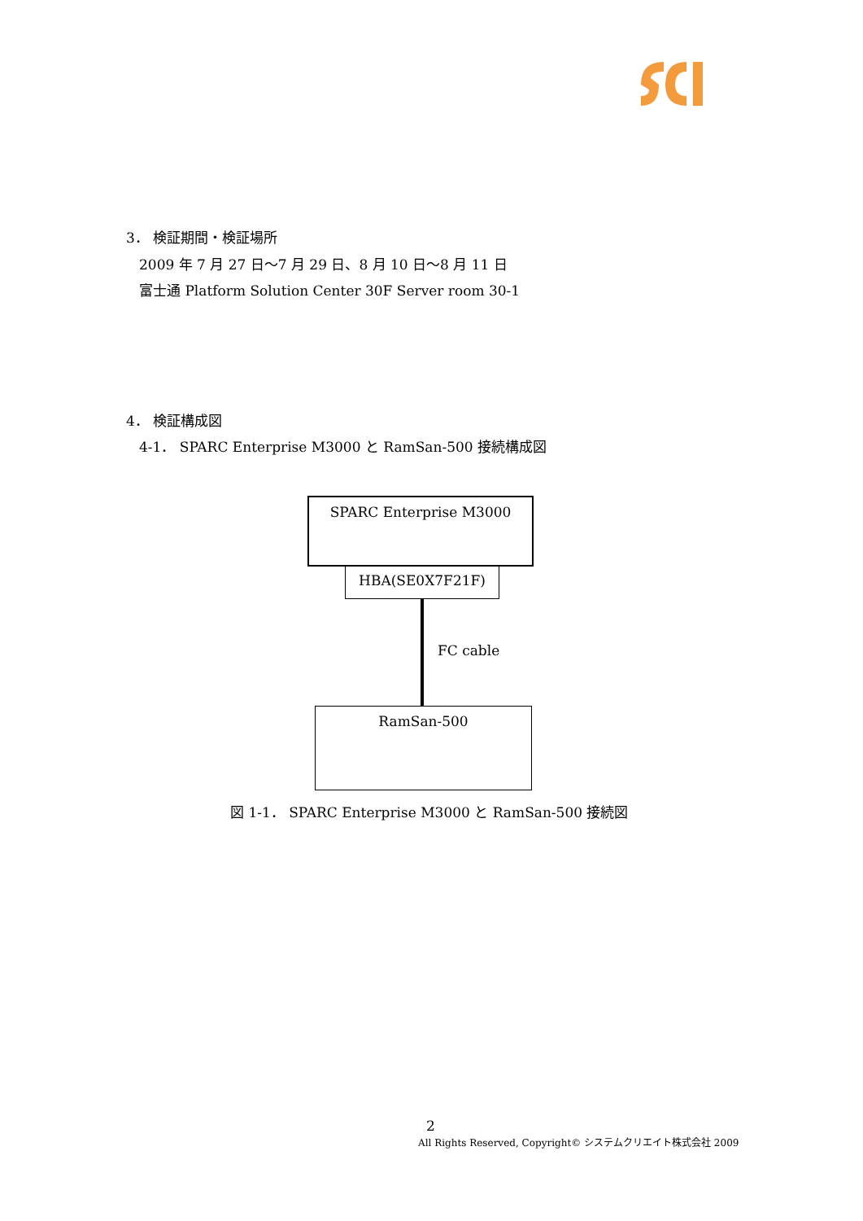3． 検証期間・検証場所
2009 年 7 月 27 日～7 月 29 日、8 月 10 日～8 月 11 日
富士通 Platform Solution Center 30F Server room 30-1
4． 検証構成図
4-1． SPARC Enterprise M3000 と RamSan-500 接続構成図
SPARC Enterprise M3000
HBA(SE0X7F21F)
FC cable
RamSan-500
図 1-1． SPARC Enterprise M3000 と RamSan-500 接続図
2
All Rights Reserved, Copyright© システムクリエイト株式会社 2009